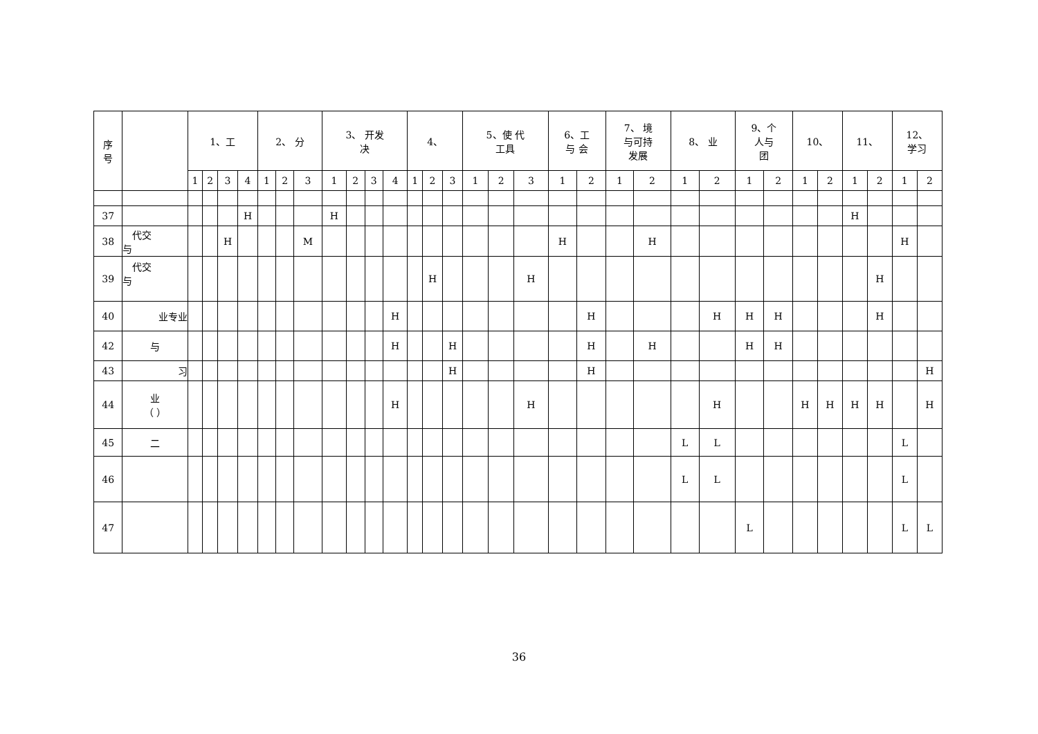| 序 号 | | 1、工 | | | | 2、 分 | | | 3、 开发 决 | | | | 4、 | | | 5、使 代 工具 | | | 6、工 与 会 | | 7、 境 与可持 发展 | | 8、 业 | | 9、个 人与 团 | | 10、 | | 11、 | | 12、 学习 | |
| --- | --- | --- | --- | --- | --- | --- | --- | --- | --- | --- | --- | --- | --- | --- | --- | --- | --- | --- | --- | --- | --- | --- | --- | --- | --- | --- | --- | --- | --- | --- | --- | --- |
| | | 1 | 2 | 3 | 4 | 1 | 2 | 3 | 1 | 2 | 3 | 4 | 1 | 2 | 3 | 1 | 2 | 3 | 1 | 2 | 1 | 2 | 1 | 2 | 1 | 2 | 1 | 2 | 1 | 2 | 1 | 2 |
| 37 | | | | | H | | | | H | | | | | | | | | | | | | | | | | | | | H | | | |
| 38 | 代交 与 | | | H | | | | M | | | | | | | | | | | H | | | H | | | | | | | | | H | |
| 39 | 代交 与 | | | | | | | | | | | | | H | | | | H | | | | | | | | | | | | H | | |
| 40 | 业专业 | | | | | | | | | | | H | | | | | | | | H | | | | H | H | H | | | | H | | |
| 42 | 与 | | | | | | | | | | | H | | | H | | | | | H | | H | | | H | H | | | | | | |
| 43 | 习 | | | | | | | | | | | | | | H | | | | | H | | | | | | | | | | | | H |
| 44 | 业 （ ） | | | | | | | | | | | H | | | | | | H | | | | | | H | | | H | H | H | H | | H |
| 45 | 二 | | | | | | | | | | | | | | | | | | | | | | L | L | | | | | | | L | |
| 46 | | | | | | | | | | | | | | | | | | | | | | | L | L | | | | | | | L | |
| 47 | | | | | | | | | | | | | | | | | | | | | | | | | L | | | | | | L | L |
36